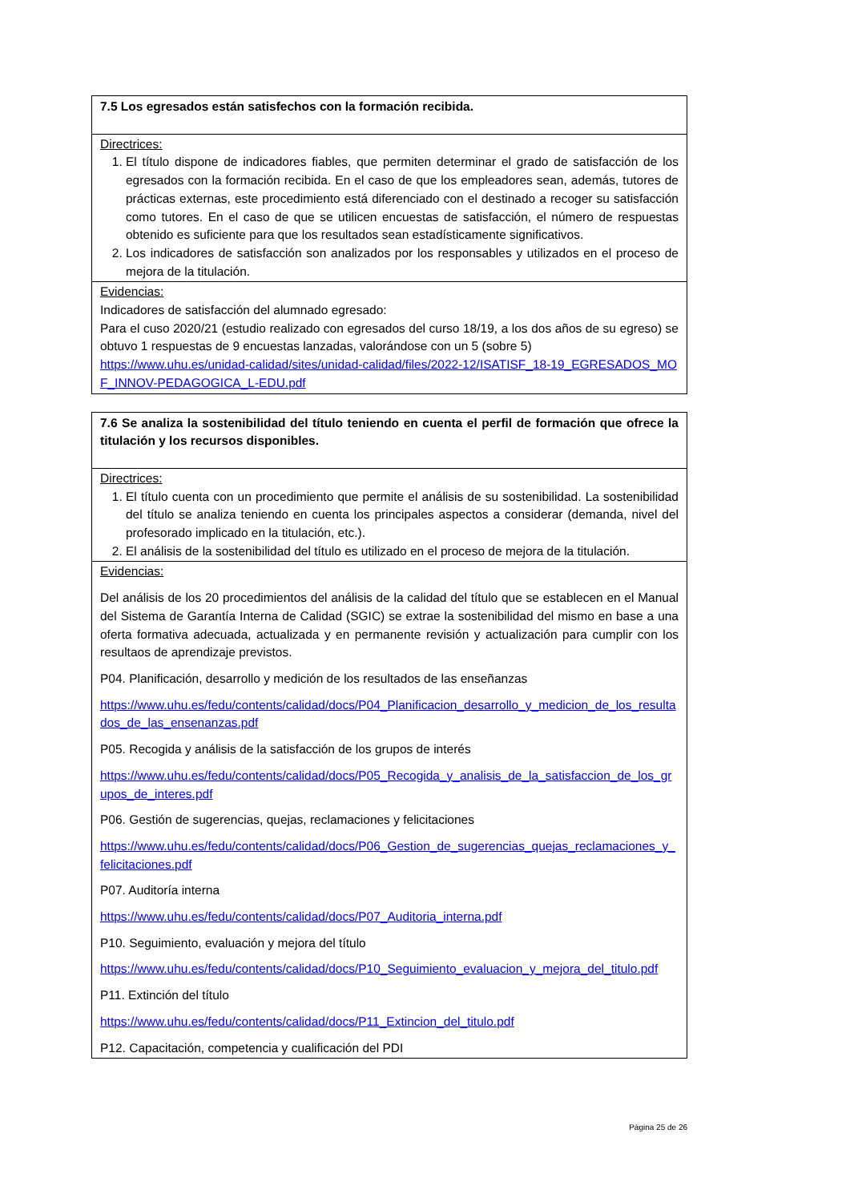| 7.5 Los egresados están satisfechos con la formación recibida. |
| Directrices: 1. El título dispone de indicadores fiables, que permiten determinar el grado de satisfacción de los egresados con la formación recibida. En el caso de que los empleadores sean, además, tutores de prácticas externas, este procedimiento está diferenciado con el destinado a recoger su satisfacción como tutores. En el caso de que se utilicen encuestas de satisfacción, el número de respuestas obtenido es suficiente para que los resultados sean estadísticamente significativos. 2. Los indicadores de satisfacción son analizados por los responsables y utilizados en el proceso de mejora de la titulación. |
| Evidencias: Indicadores de satisfacción del alumnado egresado: Para el cuso 2020/21 (estudio realizado con egresados del curso 18/19, a los dos años de su egreso) se obtuvo 1 respuestas de 9 encuestas lanzadas, valorándose con un 5 (sobre 5) https://www.uhu.es/unidad-calidad/sites/unidad-calidad/files/2022-12/ISATISF_18-19_EGRESADOS_MOF_INNOV-PEDAGOGICA_L-EDU.pdf |
| 7.6 Se analiza la sostenibilidad del título teniendo en cuenta el perfil de formación que ofrece la titulación y los recursos disponibles. |
| Directrices: 1. El título cuenta con un procedimiento que permite el análisis de su sostenibilidad. La sostenibilidad del título se analiza teniendo en cuenta los principales aspectos a considerar (demanda, nivel del profesorado implicado en la titulación, etc.). 2. El análisis de la sostenibilidad del título es utilizado en el proceso de mejora de la titulación. |
| Evidencias: Del análisis de los 20 procedimientos del análisis de la calidad del título que se establecen en el Manual del Sistema de Garantía Interna de Calidad (SGIC) se extrae la sostenibilidad del mismo en base a una oferta formativa adecuada, actualizada y en permanente revisión y actualización para cumplir con los resultaos de aprendizaje previstos. P04. Planificación, desarrollo y medición de los resultados de las enseñanzas https://www.uhu.es/fedu/contents/calidad/docs/P04_Planificacion_desarrollo_y_medicion_de_los_resultados_de_las_ensenanzas.pdf P05. Recogida y análisis de la satisfacción de los grupos de interés https://www.uhu.es/fedu/contents/calidad/docs/P05_Recogida_y_analisis_de_la_satisfaccion_de_los_grupos_de_interes.pdf P06. Gestión de sugerencias, quejas, reclamaciones y felicitaciones https://www.uhu.es/fedu/contents/calidad/docs/P06_Gestion_de_sugerencias_quejas_reclamaciones_y_felicitaciones.pdf P07. Auditoría interna https://www.uhu.es/fedu/contents/calidad/docs/P07_Auditoria_interna.pdf P10. Seguimiento, evaluación y mejora del título https://www.uhu.es/fedu/contents/calidad/docs/P10_Seguimiento_evaluacion_y_mejora_del_titulo.pdf P11. Extinción del título https://www.uhu.es/fedu/contents/calidad/docs/P11_Extincion_del_titulo.pdf P12. Capacitación, competencia y cualificación del PDI |
Página 25 de 26